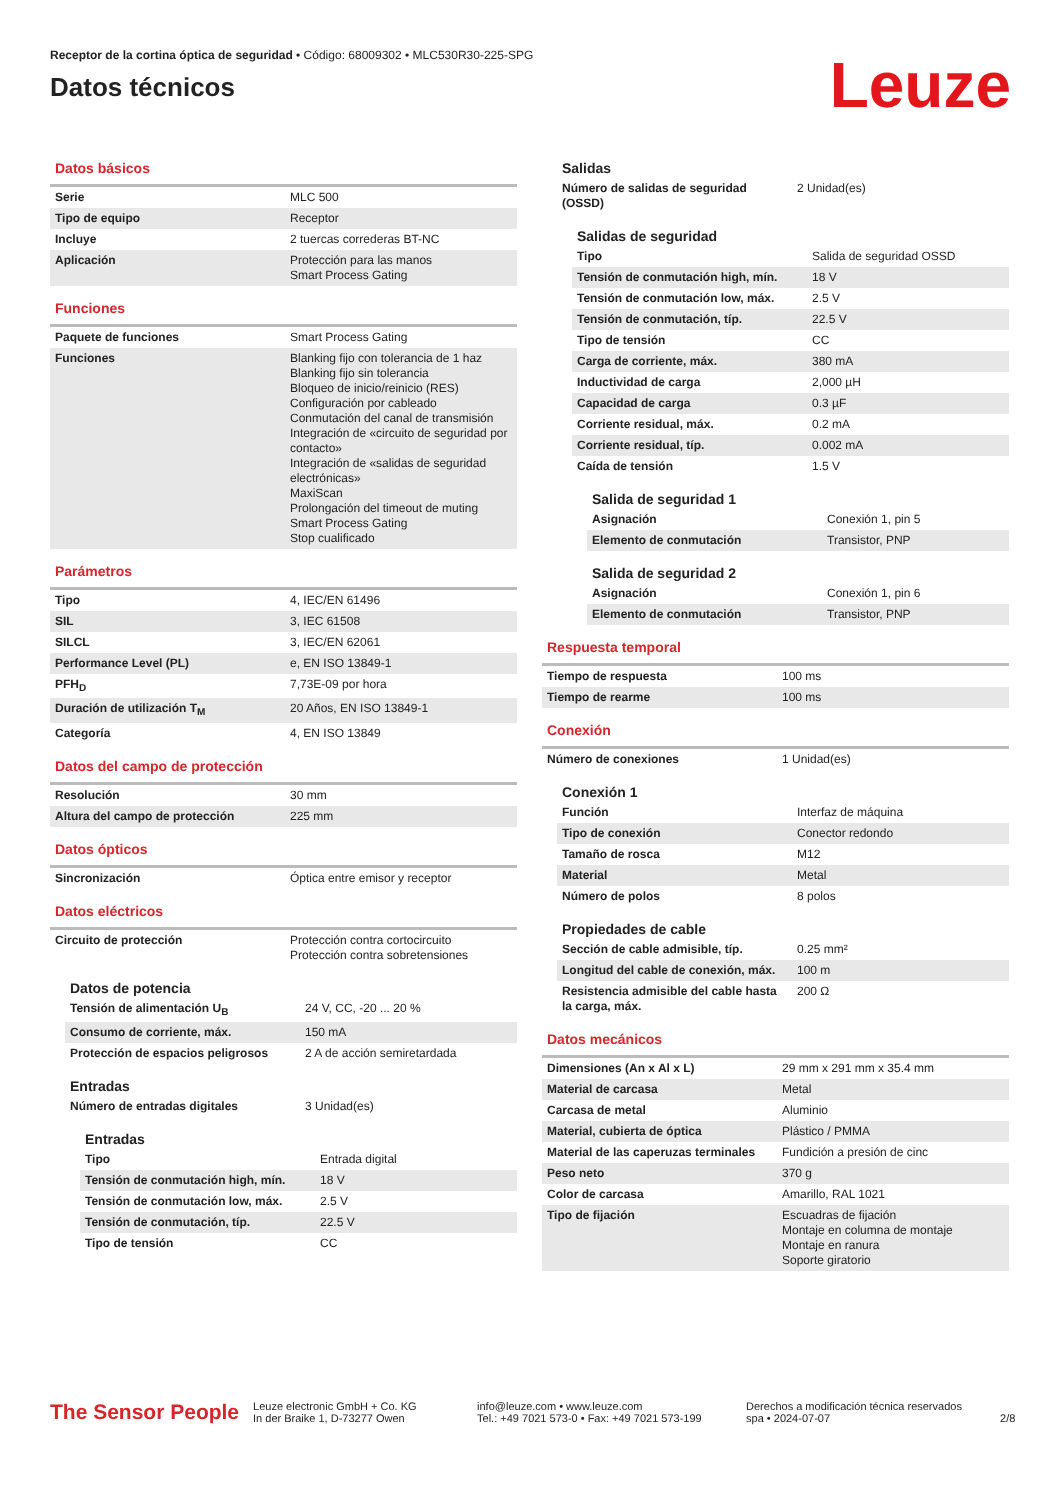Receptor de la cortina óptica de seguridad • Código: 68009302 • MLC530R30-225-SPG
Datos técnicos
Leuze
Datos básicos
| Serie | MLC 500 |
| Tipo de equipo | Receptor |
| Incluye | 2 tuercas correderas BT-NC |
| Aplicación | Protección para las manos Smart Process Gating |
Funciones
| Paquete de funciones | Smart Process Gating |
| Funciones | Blanking fijo con tolerancia de 1 haz Blanking fijo sin tolerancia Bloqueo de inicio/reinicio (RES) Configuración por cableado Conmutación del canal de transmisión Integración de «circuito de seguridad por contacto» Integración de «salidas de seguridad electrónicas» MaxiScan Prolongación del timeout de muting Smart Process Gating Stop cualificado |
Parámetros
| Tipo | 4, IEC/EN 61496 |
| SIL | 3, IEC 61508 |
| SILCL | 3, IEC/EN 62061 |
| Performance Level (PL) | e, EN ISO 13849-1 |
| PFH<sub>D</sub> | 7,73E-09 por hora |
| Duración de utilización T<sub>M</sub> | 20 Años, EN ISO 13849-1 |
| Categoría | 4, EN ISO 13849 |
Datos del campo de protección
| Resolución | 30 mm |
| Altura del campo de protección | 225 mm |
Datos ópticos
| Sincronización | Óptica entre emisor y receptor |
Datos eléctricos
| Circuito de protección | Protección contra cortocircuito Protección contra sobretensiones |
Datos de potencia
| Tensión de alimentación U<sub>B</sub> | 24 V, CC, -20 ... 20 % |
| Consumo de corriente, máx. | 150 mA |
| Protección de espacios peligrosos | 2 A de acción semiretardada |
Entradas
| Número de entradas digitales | 3 Unidad(es) |
Entradas
| Tipo | Entrada digital |
| Tensión de conmutación high, mín. | 18 V |
| Tensión de conmutación low, máx. | 2.5 V |
| Tensión de conmutación, típ. | 22.5 V |
| Tipo de tensión | CC |
Salidas
| Número de salidas de seguridad (OSSD) | 2 Unidad(es) |
Salidas de seguridad
| Tipo | Salida de seguridad OSSD |
| Tensión de conmutación high, mín. | 18 V |
| Tensión de conmutación low, máx. | 2.5 V |
| Tensión de conmutación, típ. | 22.5 V |
| Tipo de tensión | CC |
| Carga de corriente, máx. | 380 mA |
| Inductividad de carga | 2,000 µH |
| Capacidad de carga | 0.3 µF |
| Corriente residual, máx. | 0.2 mA |
| Corriente residual, típ. | 0.002 mA |
| Caída de tensión | 1.5 V |
Salida de seguridad 1
| Asignación | Conexión 1, pin 5 |
| Elemento de conmutación | Transistor, PNP |
Salida de seguridad 2
| Asignación | Conexión 1, pin 6 |
| Elemento de conmutación | Transistor, PNP |
Respuesta temporal
| Tiempo de respuesta | 100 ms |
| Tiempo de rearme | 100 ms |
Conexión
| Número de conexiones | 1 Unidad(es) |
Conexión 1
| Función | Interfaz de máquina |
| Tipo de conexión | Conector redondo |
| Tamaño de rosca | M12 |
| Material | Metal |
| Número de polos | 8 polos |
Propiedades de cable
| Sección de cable admisible, típ. | 0.25 mm² |
| Longitud del cable de conexión, máx. | 100 m |
| Resistencia admisible del cable hasta la carga, máx. | 200 Ω |
Datos mecánicos
| Dimensiones (An x Al x L) | 29 mm x 291 mm x 35.4 mm |
| Material de carcasa | Metal |
| Carcasa de metal | Aluminio |
| Material, cubierta de óptica | Plástico / PMMA |
| Material de las caperuzas terminales | Fundición a presión de cinc |
| Peso neto | 370 g |
| Color de carcasa | Amarillo, RAL 1021 |
| Tipo de fijación | Escuadras de fijación Montaje en columna de montaje Montaje en ranura Soporte giratorio |
The Sensor People
Leuze electronic GmbH + Co. KG
In der Braike 1, D-73277 Owen
info@leuze.com • www.leuze.com
Tel.: +49 7021 573-0 • Fax: +49 7021 573-199
Derechos a modificación técnica reservados
spa • 2024-07-07
2/8